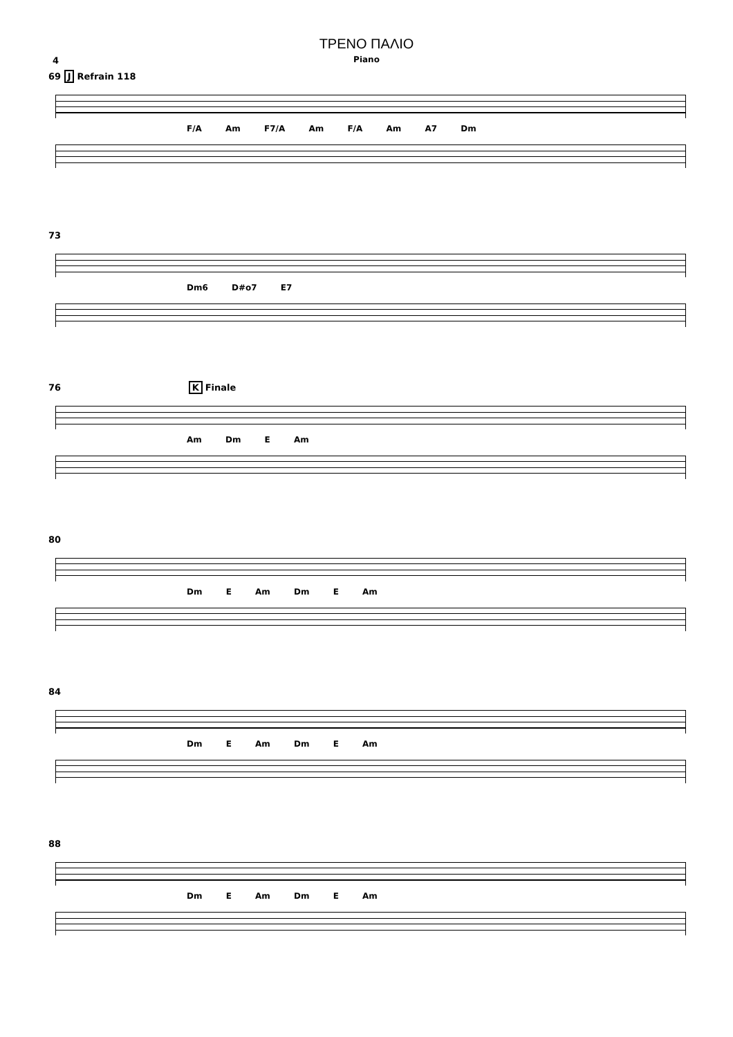ΤΡΕΝΟ ΠΑΛΙΟ
Piano
4
69 J Refrain 118
F/A Am F7/A Am F/A Am A7 Dm
73
Dm6 D#o7 E7
76 K Finale
Am Dm E Am
80
Dm E Am Dm E Am
84
Dm E Am Dm E Am
88
Dm E Am Dm E Am